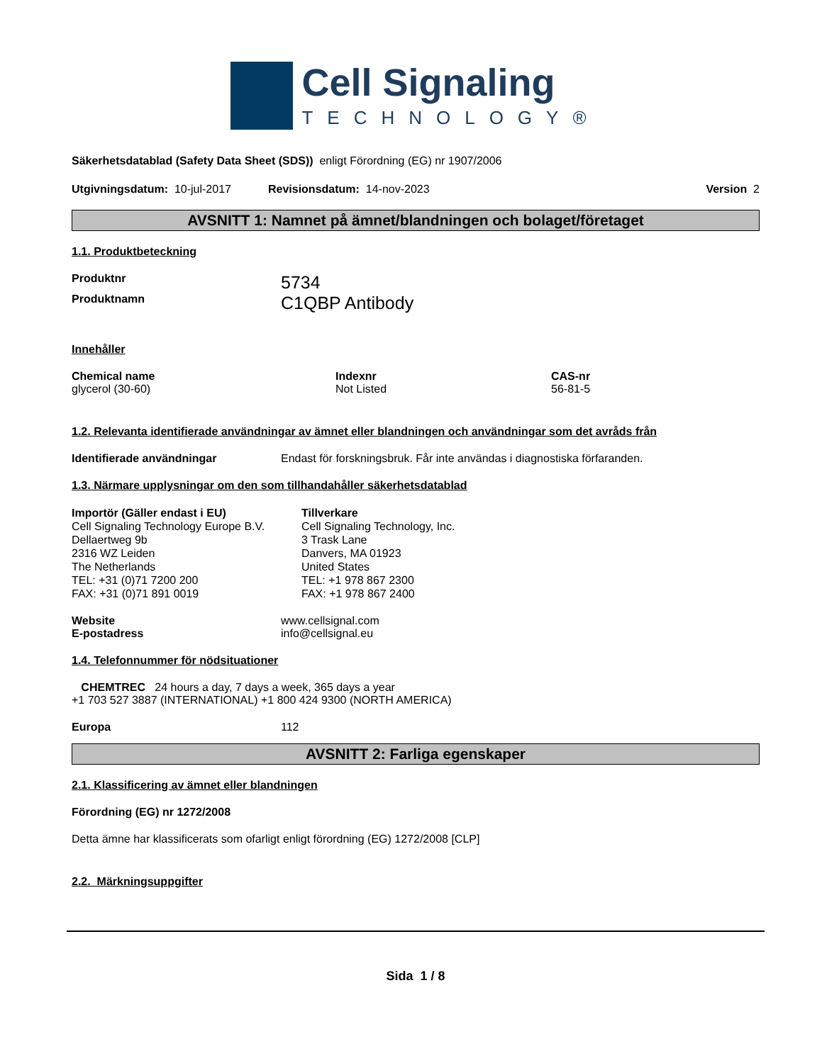Cell Signaling
TECHNOLOGY®
Säkerhetsdatablad (Safety Data Sheet (SDS)) enligt Förordning (EG) nr 1907/2006
Utgivningsdatum: 10-jul-2017 Revisionsdatum: 14-nov-2023 Version 2
AVSNITT 1: Namnet på ämnet/blandningen och bolaget/företaget
1.1. Produktbeteckning
Produktnr 5734
Produktnamn C1QBP Antibody
Innehåller
Chemical name
glycerol (30-60)
Indexnr
Not Listed
CAS-nr
56-81-5
1.2. Relevanta identifierade användningar av ämnet eller blandningen och användningar som det avråds från
Identifierade användningar Endast för forskningsbruk. Får inte användas i diagnostiska förfaranden.
1.3. Närmare upplysningar om den som tillhandahåller säkerhetsdatablad
Importör (Gäller endast i EU)
Cell Signaling Technology Europe B.V.
Dellaertweg 9b
2316 WZ Leiden
The Netherlands
TEL: +31 (0)71 7200 200
FAX: +31 (0)71 891 0019
Tillverkare
Cell Signaling Technology, Inc.
3 Trask Lane
Danvers, MA 01923
United States
TEL: +1 978 867 2300
FAX: +1 978 867 2400
Website www.cellsignal.com
E-postadress info@cellsignal.eu
1.4. Telefonnummer för nödsituationer
CHEMTREC 24 hours a day, 7 days a week, 365 days a year
+1 703 527 3887 (INTERNATIONAL) +1 800 424 9300 (NORTH AMERICA)
Europa 112
AVSNITT 2: Farliga egenskaper
2.1. Klassificering av ämnet eller blandningen
Förordning (EG) nr 1272/2008
Detta ämne har klassificerats som ofarligt enligt förordning (EG) 1272/2008 [CLP]
2.2. Märkningsuppgifter
Sida 1 / 8